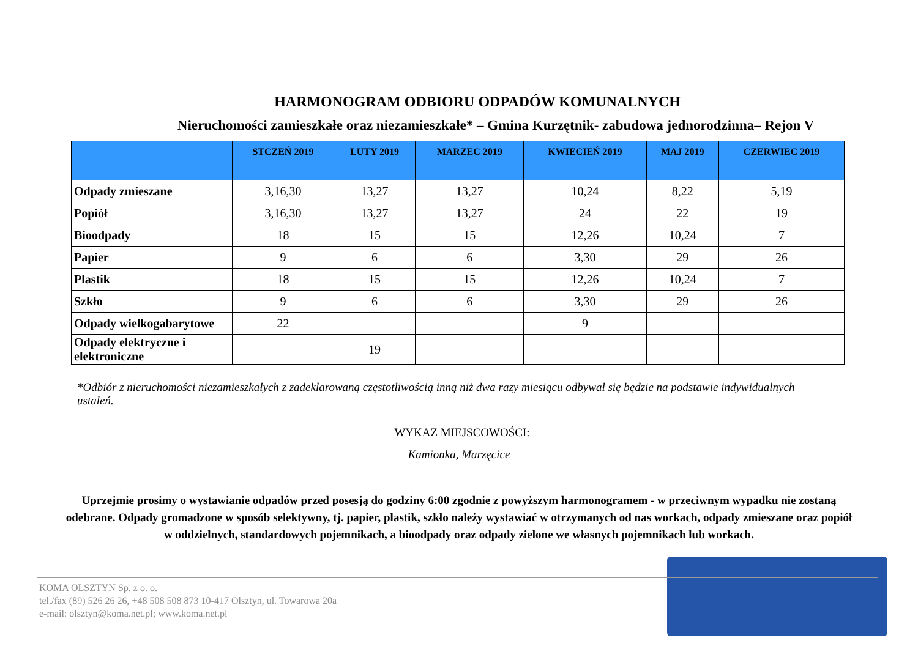HARMONOGRAM ODBIORU ODPADÓW KOMUNALNYCH
Nieruchomości zamieszkałe oraz niezamieszkałe* – Gmina Kurzętnik- zabudowa jednorodzinna– Rejon V
| | STCZEŃ 2019 | LUTY 2019 | MARZEC 2019 | KWIECIEŃ 2019 | MAJ 2019 | CZERWIEC 2019 |
| --- | --- | --- | --- | --- | --- | --- |
| Odpady zmieszane | 3,16,30 | 13,27 | 13,27 | 10,24 | 8,22 | 5,19 |
| Popiół | 3,16,30 | 13,27 | 13,27 | 24 | 22 | 19 |
| Bioodpady | 18 | 15 | 15 | 12,26 | 10,24 | 7 |
| Papier | 9 | 6 | 6 | 3,30 | 29 | 26 |
| Plastik | 18 | 15 | 15 | 12,26 | 10,24 | 7 |
| Szkło | 9 | 6 | 6 | 3,30 | 29 | 26 |
| Odpady wielkogabarytowe | 22 | | | 9 | | |
| Odpady elektryczne i elektroniczne | | 19 | | | | |
*Odbiór z nieruchomości niezamieszkałych z zadeklarowaną częstotliwością inną niż dwa razy miesiącu odbywał się będzie na podstawie indywidualnych ustaleń.
WYKAZ MIEJSCOWOŚCI:
Kamionka, Marzęcice
Uprzejmie prosimy o wystawianie odpadów przed posesją do godziny 6:00 zgodnie z powyższym harmonogramem - w przeciwnym wypadku nie zostaną odebrane. Odpady gromadzone w sposób selektywny, tj. papier, plastik, szkło należy wystawiać w otrzymanych od nas workach, odpady zmieszane oraz popiół w oddzielnych, standardowych pojemnikach, a bioodpady oraz odpady zielone we własnych pojemnikach lub workach.
KOMA OLSZTYN Sp. z o. o.
tel./fax (89) 526 26 26, +48 508 508 873 10-417 Olsztyn, ul. Towarowa 20a
e-mail: olsztyn@koma.net.pl; www.koma.net.pl